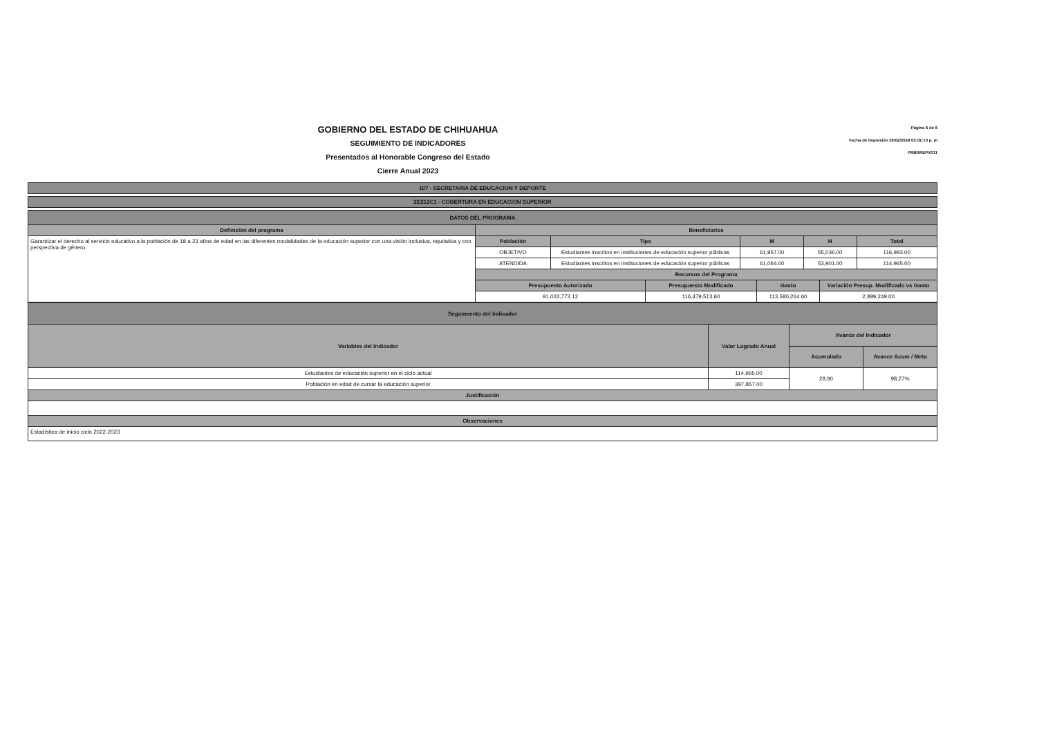GOBIERNO DEL ESTADO DE CHIHUAHUA
SEGUIMIENTO DE INDICADORES
Presentados al Honorable Congreso del Estado
Cierre Anual 2023
Página 6 de 8
Fecha de Impresión 26/02/2024 03:02:10 p. m
PRBRREPX011
| 107 - SECRETARIA DE EDUCACION Y DEPORTE |
| --- |
| 2E212C1 - COBERTURA EN EDUCACION SUPERIOR |
| --- |
| DATOS DEL PROGRAMA | | | | | | | | |
| --- | --- | --- | --- | --- | --- | --- | --- | --- |
| Definición del programa | Beneficiarios | | | | | | | |
| Garantizar el derecho al servicio educativo a la población de 18 a 23 años de edad en las diferentes modalidades de la educación superior con una visión inclusiva, equitativa y con perspectiva de género. | Población | Tipo | | M | | H | | Total |
| | OBJETIVO | Estudiantes inscritos en instituciones de educación superior públicas | | 61,957.00 | | 55,036.00 | | 116,993.00 |
| | ATENDIDA | Estudiantes inscritos en instituciones de educación superior públicas | | 61,064.00 | | 53,901.00 | | 114,965.00 |
| | Recursos del Programa | | | | | | | |
| | Presupuesto Autorizado | | Presupuesto Modificado | | Gasto | | Variación Presup. Modificado vs Gasto | |
| | 91,033,773.12 | | 116,479,513.60 | | 113,580,264.60 | | 2,899,249.00 | |
| Seguimiento del Indicador | | | |
| --- | --- | --- | --- |
| Variables del Indicador | Valor Logrado Anual | Avance del Indicador | |
| | | Acumulado | Avance Acum / Meta |
| Estudiantes de educación superior en el ciclo actual | 114,965.00 | 28.90 | 98.27% |
| Población en edad de cursar la educación superior | 397,857.00 | | |
| Justificación | | | |
| Observaciones | | | |
| Estadística de inicio ciclo 2022-2023 | | | |